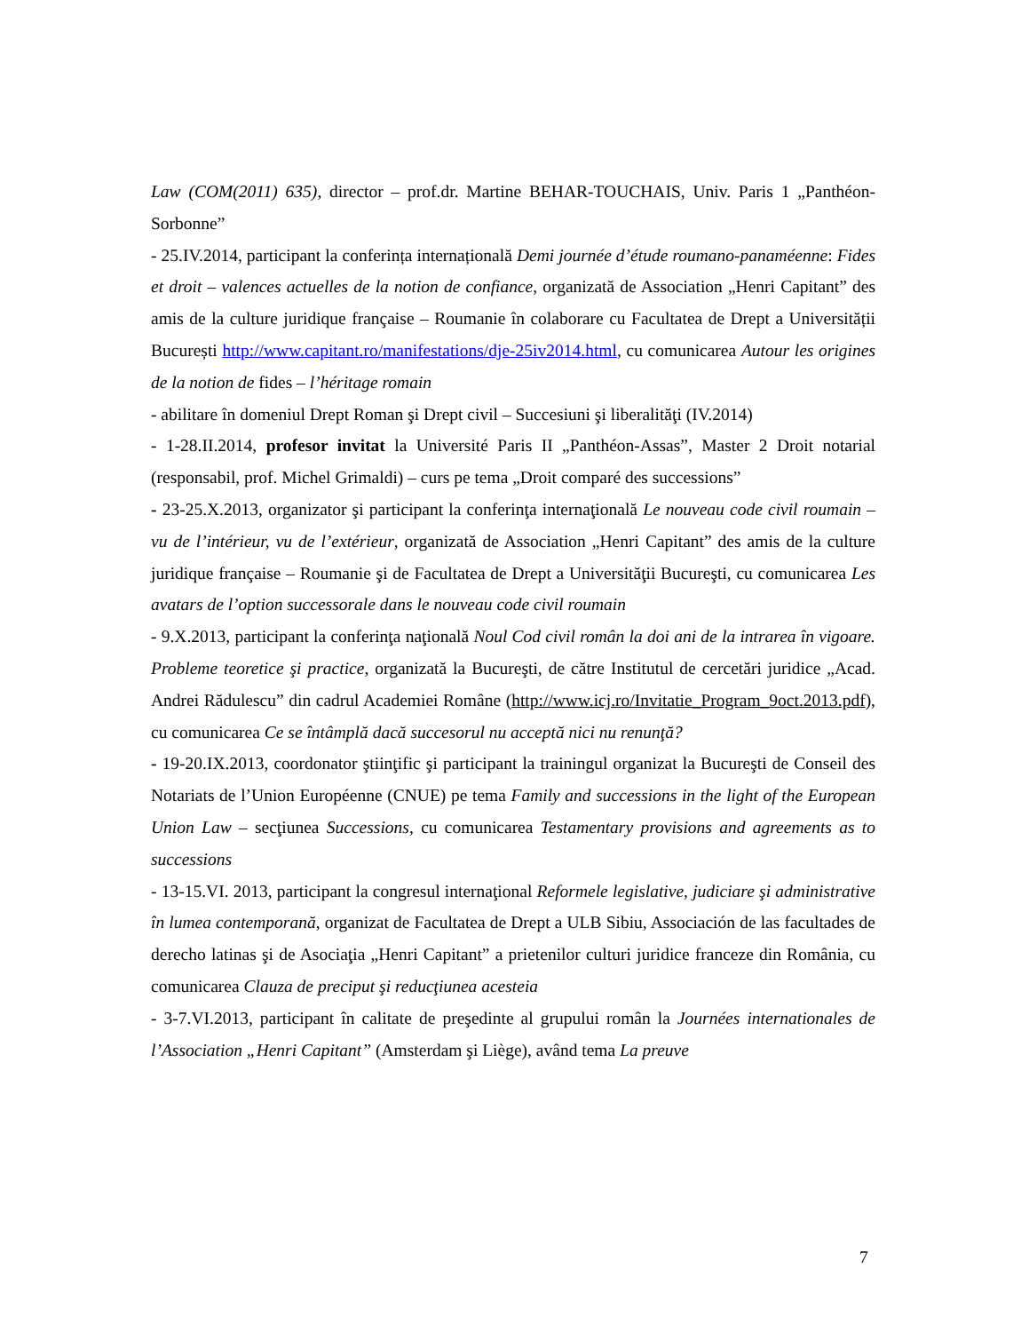Law (COM(2011) 635), director – prof.dr. Martine BEHAR-TOUCHAIS, Univ. Paris 1 „Panthéon-Sorbonne”
- 25.IV.2014, participant la conferința internațională Demi journée d’étude roumano-panaméenne: Fides et droit – valences actuelles de la notion de confiance, organizată de Association „Henri Capitant” des amis de la culture juridique française – Roumanie în colaborare cu Facultatea de Drept a Universității București http://www.capitant.ro/manifestations/dje-25iv2014.html, cu comunicarea Autour les origines de la notion de fides – l’héritage romain
- abilitare în domeniul Drept Roman şi Drept civil – Succesiuni şi liberalităţi (IV.2014)
- 1-28.II.2014, profesor invitat la Université Paris II „Panthéon-Assas”, Master 2 Droit notarial (responsabil, prof. Michel Grimaldi) – curs pe tema „Droit comparé des successions”
- 23-25.X.2013, organizator şi participant la conferinţa internaţională Le nouveau code civil roumain – vu de l’intérieur, vu de l’extérieur, organizată de Association „Henri Capitant” des amis de la culture juridique française – Roumanie şi de Facultatea de Drept a Universităţii Bucureşti, cu comunicarea Les avatars de l’option successorale dans le nouveau code civil roumain
- 9.X.2013, participant la conferinţa naţională Noul Cod civil român la doi ani de la intrarea în vigoare. Probleme teoretice şi practice, organizată la Bucureşti, de către Institutul de cercetări juridice „Acad. Andrei Rădulescu” din cadrul Academiei Române (http://www.icj.ro/Invitatie_Program_9oct.2013.pdf), cu comunicarea Ce se întâmplă dacă succesorul nu acceptă nici nu renunţă?
- 19-20.IX.2013, coordonator ştiinţific şi participant la trainingul organizat la Bucureşti de Conseil des Notariats de l’Union Européenne (CNUE) pe tema Family and successions in the light of the European Union Law – secţiunea Successions, cu comunicarea Testamentary provisions and agreements as to successions
- 13-15.VI. 2013, participant la congresul internaţional Reformele legislative, judiciare şi administrative în lumea contemporană, organizat de Facultatea de Drept a ULB Sibiu, Associación de las facultades de derecho latinas şi de Asociaţia „Henri Capitant” a prietenilor culturi juridice franceze din România, cu comunicarea Clauza de preciput şi reducţiunea acesteia
- 3-7.VI.2013, participant în calitate de preşedinte al grupului român la Journées internationales de l’Association „Henri Capitant” (Amsterdam şi Liège), având tema La preuve
7